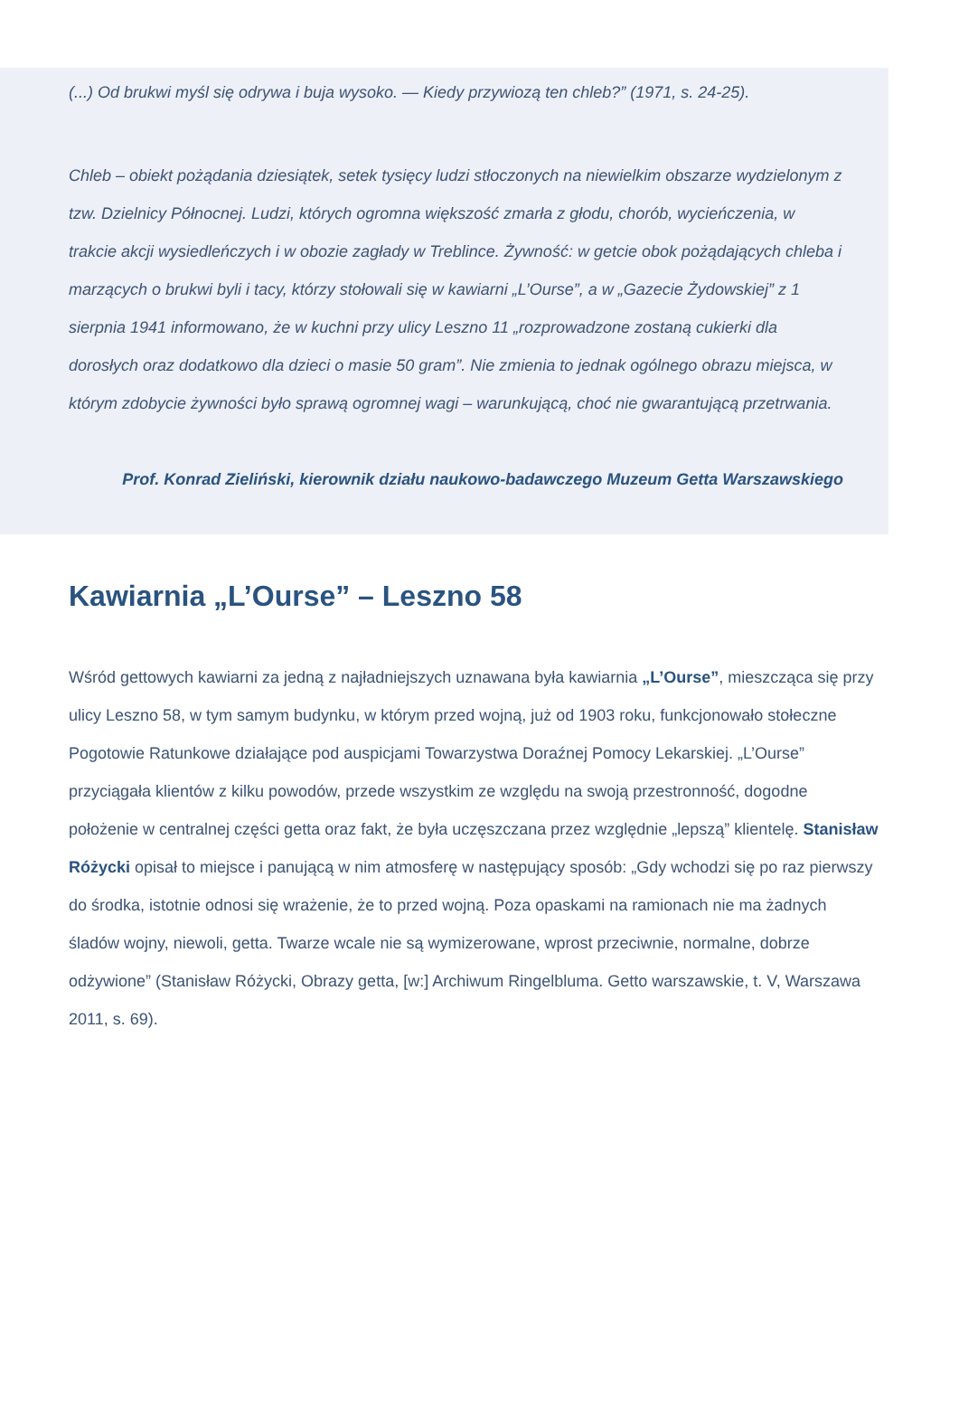(...) Od brukwi myśl się odrywa i buja wysoko. — Kiedy przywiozą ten chleb?” (1971, s. 24-25).
Chleb – obiekt pożądania dziesiątek, setek tysięcy ludzi stłoczonych na niewielkim obszarze wydzielonym z tzw. Dzielnicy Północnej. Ludzi, których ogromna większość zmarła z głodu, chorób, wycieńczenia, w trakcie akcji wysiedleńczych i w obozie zagłady w Treblince. Żywność: w getcie obok pożądających chleba i marzących o brukwi byli i tacy, którzy stołowali się w kawiarni „L’Ourse”, a w „Gazecie Żydowskiej” z 1 sierpnia 1941 informowano, że w kuchni przy ulicy Leszno 11 „rozprowadzone zostaną cukierki dla dorosłych oraz dodatkowo dla dzieci o masie 50 gram”. Nie zmienia to jednak ogólnego obrazu miejsca, w którym zdobycie żywności było sprawą ogromnej wagi – warunkującą, choć nie gwarantującą przetrwania.
Prof. Konrad Zieliński, kierownik działu naukowo-badawczego Muzeum Getta Warszawskiego
Kawiarnia „L’Ourse” – Leszno 58
Wśród gettowych kawiarni za jedną z najładniejszych uznawana była kawiarnia „L’Ourse”, mieszcząca się przy ulicy Leszno 58, w tym samym budynku, w którym przed wojną, już od 1903 roku, funkcjonowało stołeczne Pogotowie Ratunkowe działające pod auspicjami Towarzystwa Doraźnej Pomocy Lekarskiej. „L’Ourse” przyciągała klientów z kilku powodów, przede wszystkim ze względu na swoją przestronność, dogodne położenie w centralnej części getta oraz fakt, że była uczęszczana przez względnie „lepszą” klientelę. Stanisław Różycki opisał to miejsce i panującą w nim atmosferę w następujący sposób: „Gdy wchodzi się po raz pierwszy do środka, istotnie odnosi się wrażenie, że to przed wojną. Poza opaskami na ramionach nie ma żadnych śladów wojny, niewoli, getta. Twarze wcale nie są wymizerowane, wprost przeciwnie, normalne, dobrze odżywione” (Stanisław Różycki, Obrazy getta, [w:] Archiwum Ringelbluma. Getto warszawskie, t. V, Warszawa 2011, s. 69).